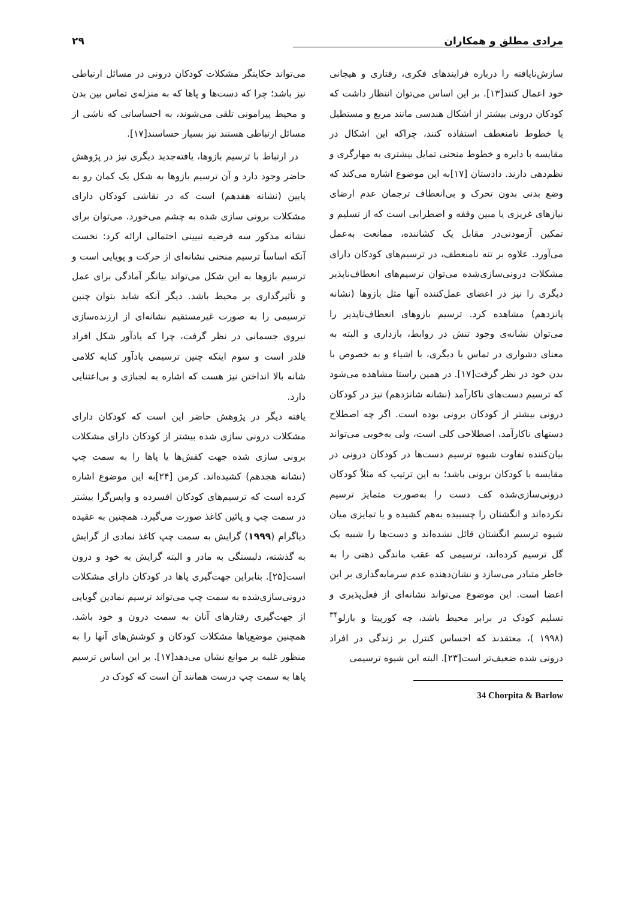مرادی مطلق و همکاران ۲۹
سازش‌نایافته را درباره فرایندهای فکری، رفتاری و هیجانی خود اعمال کنند[۱۳]. بر این اساس می‌توان انتظار داشت که کودکان درونی بیشتر از اشکال هندسی مانند مربع و مستطیل یا خطوط نامنعطف استفاده کنند، چراکه این اشکال در مقایسه با دایره و خطوط منحنی تمایل بیشتری به مهارگری و نظم‌دهی دارند. دادستان [۱۷]به این موضوع اشاره می‌کند که وضع بدنی بدون تحرک و بی‌انعطاف ترجمان عدم ارضای نیازهای غریزی یا مبین وقفه و اضطرابی است که از تسلیم و تمکین آزمودنی‌در مقابل یک کشاننده، ممانعت به‌عمل می‌آورد. علاوه بر تنه نامنعطف، در ترسیم‌های کودکان دارای مشکلات درونی‌سازی‌شده می‌توان ترسیم‌های انعطاف‌ناپذیر دیگری را نیز در اعضای عمل‌کننده آنها مثل بازوها (نشانه پانزدهم) مشاهده کرد. ترسیم بازوهای انعطاف‌ناپذیر را می‌توان نشانه‌ی وجود تنش در روابط، بازداری و البته به معنای دشواری در تماس با دیگری، با اشیاء و به خصوص با بدن خود در نظر گرفت[۱۷]. در همین راستا مشاهده می‌شود که ترسیم دست‌های ناکارآمد (نشانه شانزدهم) نیز در کودکان درونی بیشتر از کودکان برونی بوده است. اگر چه اصطلاح دستهای ناکارآمد، اصطلاحی کلی است، ولی به‌خوبی می‌تواند بیان‌کننده تفاوت شیوه ترسیم دست‌ها در کودکان درونی در مقایسه با کودکان برونی باشد؛ به این ترتیب که مثلاً کودکان درونی‌سازی‌شده کف دست را به‌صورت متمایز ترسیم نکرده‌اند و انگشتان را چسبیده به‌هم کشیده و یا تمایزی میان شیوه ترسیم انگشتان قائل نشده‌اند و دست‌ها را شبیه یک گل ترسیم کرده‌اند، ترسیمی که عقب ماندگی ذهنی را به خاطر متبادر می‌سازد و نشان‌دهنده عدم سرمایه‌گذاری بر این اعضا است. این موضوع می‌تواند نشانه‌ای از فعل‌پذیری و تسلیم کودک در برابر محیط باشد، چه کورپیتا و بارلو<sup>۳۴</sup> (۱۹۹۸ )، معتقدند که احساس کنترل بر زندگی در افراد درونی شده ضعیف‌تر است[۲۳]. البته این شیوه ترسیمی
34 Chorpita & Barlow
می‌تواند حکایتگر مشکلات کودکان درونی در مسائل ارتباطی نیز باشد؛ چرا که دست‌ها و پاها که به منزله‌ی تماس بین بدن و محیط پیرامونی تلقی می‌شوند، به احساساتی که ناشی از مسائل ارتباطی هستند نیز بسیار حساسند[۱۷].
در ارتباط با ترسیم بازوها، یافته‌جدید دیگری نیز در پژوهش حاضر وجود دارد و آن ترسیم بازوها به شکل یک کمان رو به پایین (نشانه هفدهم) است که در نقاشی کودکان دارای مشکلات برونی سازی شده به چشم می‌خورد. می‌توان برای نشانه مذکور سه فرضیه تبیینی احتمالی ارائه کرد: نخست آنکه اساساً ترسیم منحنی نشانه‌ای از حرکت و پویایی است و ترسیم بازوها به این شکل می‌تواند بیانگر آمادگی برای عمل و تأثیرگذاری بر محیط باشد. دیگر آنکه شاید بتوان چنین ترسیمی را به صورت غیرمستقیم نشانه‌ای از ارزنده‌سازی نیروی جسمانی در نظر گرفت، چرا که یادآور شکل افراد قلدر است و سوم اینکه چنین ترسیمی یادآور کنایه کلامی شانه بالا انداختن نیز هست که اشاره به لجبازی و بی‌اعتنایی دارد.
یافته دیگر در پژوهش حاضر این است که کودکان دارای مشکلات درونی سازی شده بیشتر از کودکان دارای مشکلات برونی سازی شده جهت کفش‌ها یا پاها را به سمت چپ (نشانه هجدهم) کشیده‌اند. کرمن [۲۴]به این موضوع اشاره کرده است که ترسیم‌های کودکان افسرده و واپس‌گرا بیشتر در سمت چپ و پائین کاغذ صورت می‌گیرد. همچنین به عقیده دیاگرام (۱۹۹۹) گرایش به سمت چپ کاغذ نمادی از گرایش به گذشته، دلبستگی به مادر و البته گرایش به خود و درون است[۲۵]. بنابراین جهت‌گیری پاها در کودکان دارای مشکلات درونی‌سازی‌شده به سمت چپ می‌تواند ترسیم نمادین گویایی از جهت‌گیری رفتارهای آنان به سمت درون و خود باشد. همچنین موضع‌پاها مشکلات کودکان و کوشش‌های آنها را به منظور غلبه بر موانع نشان می‌دهد[۱۷]. بر این اساس ترسیم پاها به سمت چپ درست همانند آن است که کودک در